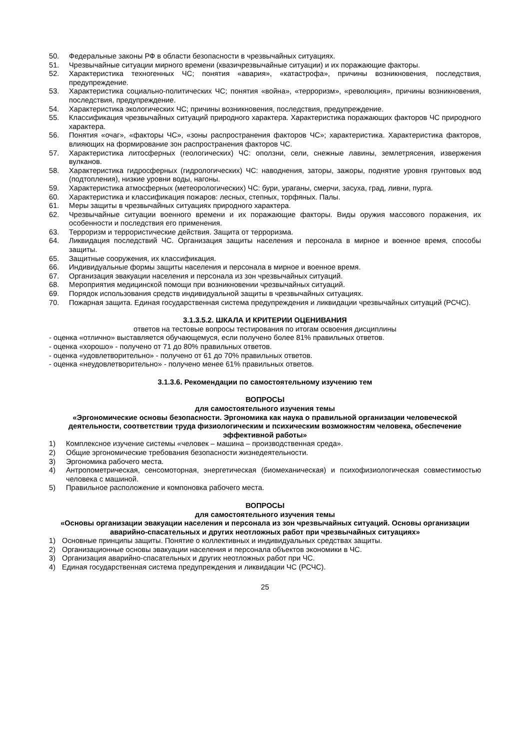50. Федеральные законы РФ в области безопасности в чрезвычайных ситуациях.
51. Чрезвычайные ситуации мирного времени (квазичрезвычайные ситуации) и их поражающие факторы.
52. Характеристика техногенных ЧС; понятия «авария», «катастрофа», причины возникновения, последствия, предупреждение.
53. Характеристика социально-политических ЧС; понятия «война», «терроризм», «революция», причины возникновения, последствия, предупреждение.
54. Характеристика экологических ЧС; причины возникновения, последствия, предупреждение.
55. Классификация чрезвычайных ситуаций природного характера. Характеристика поражающих факторов ЧС природного характера.
56. Понятия «очаг», «факторы ЧС», «зоны распространения факторов ЧС»; характеристика. Характеристика факторов, влияющих на формирование зон распространения факторов ЧС.
57. Характеристика литосферных (геологических) ЧС: оползни, сели, снежные лавины, землетрясения, извержения вулканов.
58. Характеристика гидросферных (гидрологических) ЧС: наводнения, заторы, зажоры, поднятие уровня грунтовых вод (подтопления), низкие уровни воды, нагоны.
59. Характеристика атмосферных (метеорологических) ЧС: бури, ураганы, смерчи, засуха, град, ливни, пурга.
60. Характеристика и классификация пожаров: лесных, степных, торфяных. Палы.
61. Меры защиты в чрезвычайных ситуациях природного характера.
62. Чрезвычайные ситуации военного времени и их поражающие факторы. Виды оружия массового поражения, их особенности и последствия его применения.
63. Терроризм и террористические действия. Защита от терроризма.
64. Ликвидация последствий ЧС. Организация защиты населения и персонала в мирное и военное время, способы защиты.
65. Защитные сооружения, их классификация.
66. Индивидуальные формы защиты населения и персонала в мирное и военное время.
67. Организация эвакуации населения и персонала из зон чрезвычайных ситуаций.
68. Мероприятия медицинской помощи при возникновении чрезвычайных ситуаций.
69. Порядок использования средств индивидуальной защиты в чрезвычайных ситуациях.
70. Пожарная защита. Единая государственная система предупреждения и ликвидации чрезвычайных ситуаций (РСЧС).
3.1.3.5.2. ШКАЛА И КРИТЕРИИ ОЦЕНИВАНИЯ
ответов на тестовые вопросы тестирования по итогам освоения дисциплины
- оценка «отлично» выставляется обучающемуся, если получено более 81% правильных ответов.
- оценка «хорошо» - получено от 71 до 80% правильных ответов.
- оценка «удовлетворительно» - получено от 61 до 70% правильных ответов.
- оценка «неудовлетворительно» - получено менее 61% правильных ответов.
3.1.3.6. Рекомендации по самостоятельному изучению тем
ВОПРОСЫ
для самостоятельного изучения темы
«Эргономические основы безопасности. Эргономика как наука о правильной организации человеческой деятельности, соответствии труда физиологическим и психическим возможностям человека, обеспечение эффективной работы»
1) Комплексное изучение системы «человек – машина – производственная среда».
2) Общие эргономические требования безопасности жизнедеятельности.
3) Эргономика рабочего места.
4) Антропометрическая, сенсомоторная, энергетическая (биомеханическая) и психофизиологическая совместимостью человека с машиной.
5) Правильное расположение и компоновка рабочего места.
ВОПРОСЫ
для самостоятельного изучения темы
«Основы организации эвакуации населения и персонала из зон чрезвычайных ситуаций. Основы организации аварийно-спасательных и других неотложных работ при чрезвычайных ситуациях»
1) Основные принципы защиты. Понятие о коллективных и индивидуальных средствах защиты.
2) Организационные основы эвакуации населения и персонала объектов экономики в ЧС.
3) Организация аварийно-спасательных и других неотложных работ при ЧС.
4) Единая государственная система предупреждения и ликвидации ЧС (РСЧС).
25